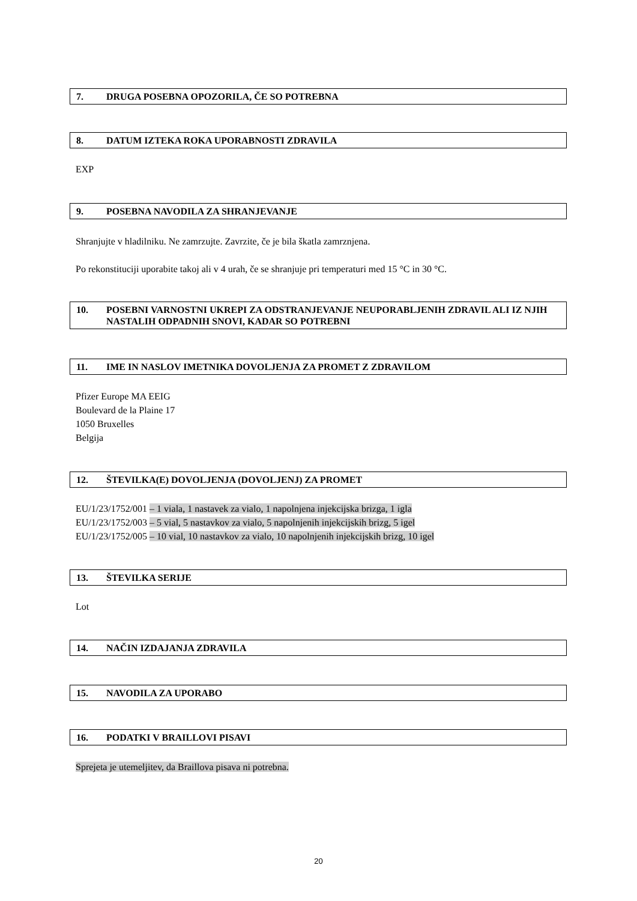7. DRUGA POSEBNA OPOZORILA, ČE SO POTREBNA
8. DATUM IZTEKA ROKA UPORABNOSTI ZDRAVILA
EXP
9. POSEBNA NAVODILA ZA SHRANJEVANJE
Shranjujte v hladilniku. Ne zamrzujte. Zavrzite, če je bila škatla zamrznjena.
Po rekonstituciji uporabite takoj ali v 4 urah, če se shranjuje pri temperaturi med 15 °C in 30 °C.
10. POSEBNI VARNOSTNI UKREPI ZA ODSTRANJEVANJE NEUPORABLJENIH ZDRAVIL ALI IZ NJIH NASTALIH ODPADNIH SNOVI, KADAR SO POTREBNI
11. IME IN NASLOV IMETNIKA DOVOLJENJA ZA PROMET Z ZDRAVILOM
Pfizer Europe MA EEIG
Boulevard de la Plaine 17
1050 Bruxelles
Belgija
12. ŠTEVILKA(E) DOVOLJENJA (DOVOLJENJ) ZA PROMET
EU/1/23/1752/001 – 1 viala, 1 nastavek za vialo, 1 napolnjena injekcijska brizga, 1 igla
EU/1/23/1752/003 – 5 vial, 5 nastavkov za vialo, 5 napolnjenih injekcijskih brizg, 5 igel
EU/1/23/1752/005 – 10 vial, 10 nastavkov za vialo, 10 napolnjenih injekcijskih brizg, 10 igel
13. ŠTEVILKA SERIJE
Lot
14. NAČIN IZDAJANJA ZDRAVILA
15. NAVODILA ZA UPORABO
16. PODATKI V BRAILLOVI PISAVI
Sprejeta je utemeljitev, da Braillova pisava ni potrebna.
20